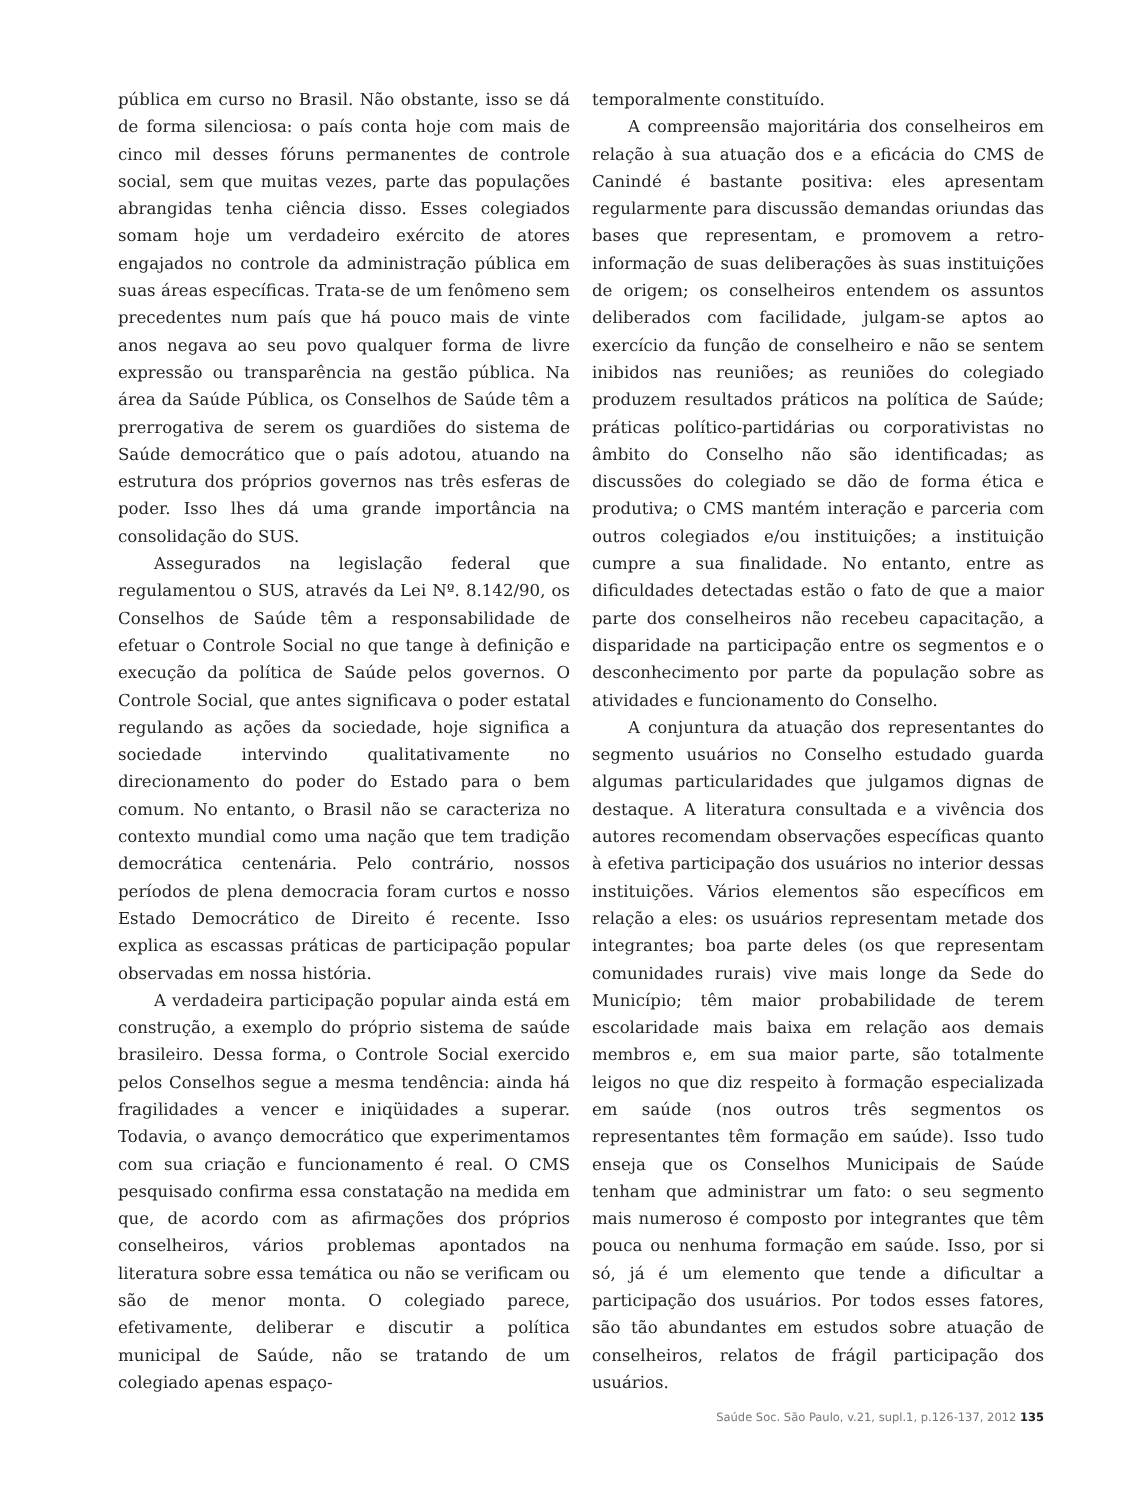pública em curso no Brasil. Não obstante, isso se dá de forma silenciosa: o país conta hoje com mais de cinco mil desses fóruns permanentes de controle social, sem que muitas vezes, parte das populações abrangidas tenha ciência disso. Esses colegiados somam hoje um verdadeiro exército de atores engajados no controle da administração pública em suas áreas específicas. Trata-se de um fenômeno sem precedentes num país que há pouco mais de vinte anos negava ao seu povo qualquer forma de livre expressão ou transparência na gestão pública. Na área da Saúde Pública, os Conselhos de Saúde têm a prerrogativa de serem os guardiões do sistema de Saúde democrático que o país adotou, atuando na estrutura dos próprios governos nas três esferas de poder. Isso lhes dá uma grande importância na consolidação do SUS.
Assegurados na legislação federal que regulamentou o SUS, através da Lei Nº. 8.142/90, os Conselhos de Saúde têm a responsabilidade de efetuar o Controle Social no que tange à definição e execução da política de Saúde pelos governos. O Controle Social, que antes significava o poder estatal regulando as ações da sociedade, hoje significa a sociedade intervindo qualitativamente no direcionamento do poder do Estado para o bem comum. No entanto, o Brasil não se caracteriza no contexto mundial como uma nação que tem tradição democrática centenária. Pelo contrário, nossos períodos de plena democracia foram curtos e nosso Estado Democrático de Direito é recente. Isso explica as escassas práticas de participação popular observadas em nossa história.
A verdadeira participação popular ainda está em construção, a exemplo do próprio sistema de saúde brasileiro. Dessa forma, o Controle Social exercido pelos Conselhos segue a mesma tendência: ainda há fragilidades a vencer e iniqüidades a superar. Todavia, o avanço democrático que experimentamos com sua criação e funcionamento é real. O CMS pesquisado confirma essa constatação na medida em que, de acordo com as afirmações dos próprios conselheiros, vários problemas apontados na literatura sobre essa temática ou não se verificam ou são de menor monta. O colegiado parece, efetivamente, deliberar e discutir a política municipal de Saúde, não se tratando de um colegiado apenas espaço-
temporalmente constituído.
A compreensão majoritária dos conselheiros em relação à sua atuação dos e a eficácia do CMS de Canindé é bastante positiva: eles apresentam regularmente para discussão demandas oriundas das bases que representam, e promovem a retro-informação de suas deliberações às suas instituições de origem; os conselheiros entendem os assuntos deliberados com facilidade, julgam-se aptos ao exercício da função de conselheiro e não se sentem inibidos nas reuniões; as reuniões do colegiado produzem resultados práticos na política de Saúde; práticas político-partidárias ou corporativistas no âmbito do Conselho não são identificadas; as discussões do colegiado se dão de forma ética e produtiva; o CMS mantém interação e parceria com outros colegiados e/ou instituições; a instituição cumpre a sua finalidade. No entanto, entre as dificuldades detectadas estão o fato de que a maior parte dos conselheiros não recebeu capacitação, a disparidade na participação entre os segmentos e o desconhecimento por parte da população sobre as atividades e funcionamento do Conselho.
A conjuntura da atuação dos representantes do segmento usuários no Conselho estudado guarda algumas particularidades que julgamos dignas de destaque. A literatura consultada e a vivência dos autores recomendam observações específicas quanto à efetiva participação dos usuários no interior dessas instituições. Vários elementos são específicos em relação a eles: os usuários representam metade dos integrantes; boa parte deles (os que representam comunidades rurais) vive mais longe da Sede do Município; têm maior probabilidade de terem escolaridade mais baixa em relação aos demais membros e, em sua maior parte, são totalmente leigos no que diz respeito à formação especializada em saúde (nos outros três segmentos os representantes têm formação em saúde). Isso tudo enseja que os Conselhos Municipais de Saúde tenham que administrar um fato: o seu segmento mais numeroso é composto por integrantes que têm pouca ou nenhuma formação em saúde. Isso, por si só, já é um elemento que tende a dificultar a participação dos usuários. Por todos esses fatores, são tão abundantes em estudos sobre atuação de conselheiros, relatos de frágil participação dos usuários.
Saúde Soc. São Paulo, v.21, supl.1, p.126-137, 2012 135